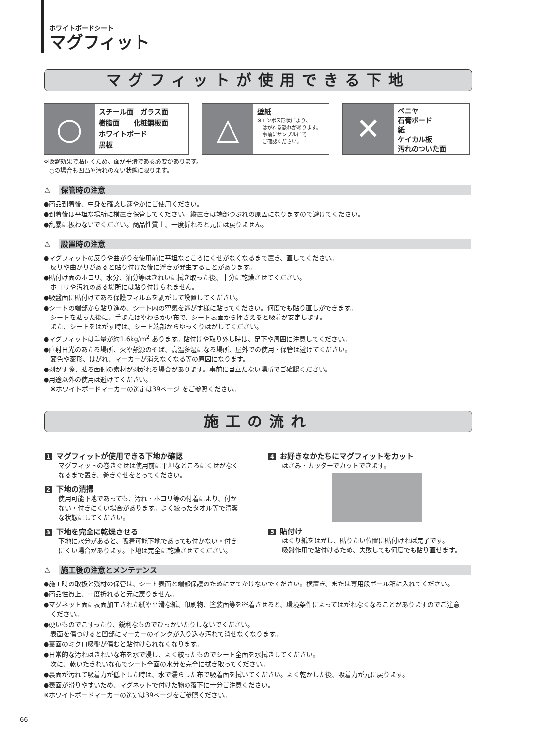ホワイトボードシート
マグフィット
マグフィットが使用できる下地
○
スチール面　ガラス面
樹脂面　　化粧鋼板面
ホワイトボード
黒板
△
壁紙
※エンボス形状により、
　はがれる恐れがあります。
　事前にサンプルにて
　ご確認ください。
✕
ベニヤ
石膏ボード
紙
ケイカル板
汚れのついた面
※吸盤効果で貼付くため、面が平滑である必要があります。
　○の場合も凹凸や汚れのない状態に限ります。
⚠ 保管時の注意
●商品到着後、中身を確認し速やかにご使用ください。
●到着後は平坦な場所に横置き保管してください。縦置きは端部つぶれの原因になりますので避けてください。
●乱暴に扱わないでください。商品性質上、一度折れると元には戻りません。
⚠ 設置時の注意
●マグフィットの反りや曲がりを使用前に平坦なところにくせがなくなるまで置き、直してください。
反りや曲がりがあると貼り付けた後に浮きが発生することがあります。
●貼付け面のホコリ、水分、油分等はきれいに拭き取った後、十分に乾燥させてください。
ホコリや汚れのある場所には貼り付けられません。
●吸盤面に貼付けてある保護フィルムを剥がして設置してください。
●シートの端部から貼り進め、シート内の空気を逃がす様に貼ってください。何度でも貼り直しができます。
シートを貼った後に、手またはやわらかい布で、シート表面から押さえると吸着が安定します。
また、シートをはがす時は、シート端部からゆっくりはがしてください。
●マグフィットは重量が約1.6kg/m<sup>2</sup> あります。貼付けや取り外し時は、足下や周囲に注意してください。
●直射日光のあたる場所、火や熱源のそば、高温多湿になる場所、屋外での使用・保管は避けてください。
変色や変形、はがれ、マーカーが消えなくなる等の原因になります。
●剥がす際、貼る面側の素材が剥がれる場合があります。事前に目立たない場所でご確認ください。
●用途以外の使用は避けてください。
※ホワイトボードマーカーの選定は39ページ をご参照ください。
施工の流れ
1 マグフィットが使用できる下地か確認
マグフィットの巻きぐせは使用前に平坦なところにくせがなく
なるまで置き、巻きぐせをとってください。
2 下地の清掃
使用可能下地であっても、汚れ・ホコリ等の付着により、付か
ない・付きにくい場合があります。よく絞ったタオル等で清潔
な状態にしてください。
3 下地を完全に乾燥させる
下地に水分があると、吸着可能下地であっても付かない・付き
にくい場合があります。下地は完全に乾燥させてください。
4 お好きなかたちにマグフィットをカット
はさみ・カッターでカットできます。
5 貼付け
はくり紙をはがし、貼りたい位置に貼付ければ完了です。
吸盤作用で貼付けるため、失敗しても何度でも貼り直せます。
⚠ 施工後の注意とメンテナンス
●施工時の取扱と残材の保管は、シート表面と端部保護のために立てかけないでください。横置き、または専用段ボール箱に入れてください。
●商品性質上、一度折れると元に戻りません。
●マグネット面に表面加工された紙や平滑な紙、印刷物、塗装面等を密着させると、環境条件によってはがれなくなることがありますのでご注意
ください。
●硬いものでこすったり、鋭利なものでひっかいたりしないでください。
表面を傷つけると凹部にマーカーのインクが入り込み汚れて消せなくなります。
●裏面のミクロ吸盤が傷むと貼付けられなくなります。
●日常的な汚れはきれいな布を水で浸し、よく絞ったものでシート全面を水拭きしてください。
次に、乾いたきれいな布でシート全面の水分を完全に拭き取ってください。
●裏面が汚れて吸着力が低下した時は、水で濡らした布で吸着面を拭いてください。よく乾かした後、吸着力が元に戻ります。
●表面が滑りやすいため、マグネットで付けた物の落下に十分ご注意ください。
※ホワイトボードマーカーの選定は39ページをご参照ください。
66